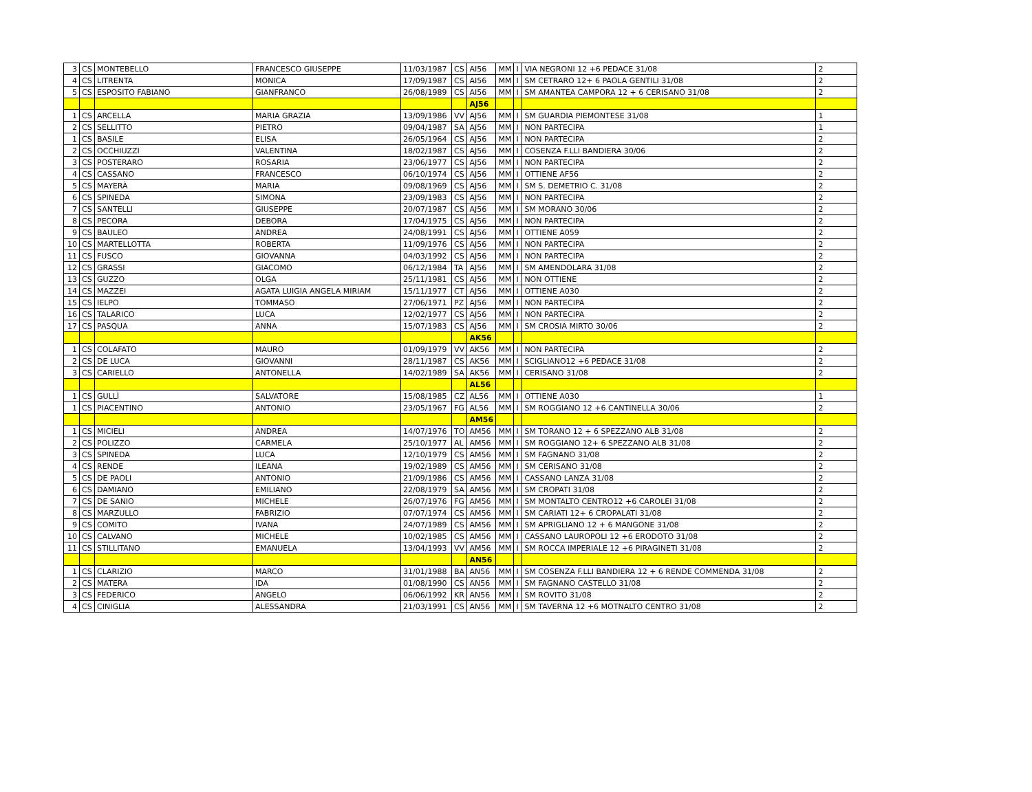| 3 | CS | MONTEBELLO | FRANCESCO GIUSEPPE | 11/03/1987 | CS | AI56 | MM | I | VIA NEGRONI 12 +6 PEDACE 31/08 | 2 |
| 4 | CS | LITRENTA | MONICA | 17/09/1987 | CS | AI56 | MM | I | SM CETRARO 12+ 6 PAOLA GENTILI 31/08 | 2 |
| 5 | CS | ESPOSITO FABIANO | GIANFRANCO | 26/08/1989 | CS | AI56 | MM | I | SM AMANTEA CAMPORA 12 + 6 CERISANO 31/08 | 2 |
| | | | | | | AJ56 | | | | |
| 1 | CS | ARCELLA | MARIA GRAZIA | 13/09/1986 | VV | AJ56 | MM | I | SM GUARDIA PIEMONTESE 31/08 | 1 |
| 2 | CS | SELLITTO | PIETRO | 09/04/1987 | SA | AJ56 | MM | I | NON PARTECIPA | 1 |
| 1 | CS | BASILE | ELISA | 26/05/1964 | CS | AJ56 | MM | I | NON PARTECIPA | 2 |
| 2 | CS | OCCHIUZZI | VALENTINA | 18/02/1987 | CS | AJ56 | MM | I | COSENZA F.LLI BANDIERA 30/06 | 2 |
| 3 | CS | POSTERARO | ROSARIA | 23/06/1977 | CS | AJ56 | MM | I | NON PARTECIPA | 2 |
| 4 | CS | CASSANO | FRANCESCO | 06/10/1974 | CS | AJ56 | MM | I | OTTIENE AF56 | 2 |
| 5 | CS | MAYERÀ | MARIA | 09/08/1969 | CS | AJ56 | MM | I | SM S. DEMETRIO C. 31/08 | 2 |
| 6 | CS | SPINEDA | SIMONA | 23/09/1983 | CS | AJ56 | MM | I | NON PARTECIPA | 2 |
| 7 | CS | SANTELLI | GIUSEPPE | 20/07/1987 | CS | AJ56 | MM | I | SM MORANO 30/06 | 2 |
| 8 | CS | PECORA | DEBORA | 17/04/1975 | CS | AJ56 | MM | I | NON PARTECIPA | 2 |
| 9 | CS | BAULEO | ANDREA | 24/08/1991 | CS | AJ56 | MM | I | OTTIENE A059 | 2 |
| 10 | CS | MARTELLOTTA | ROBERTA | 11/09/1976 | CS | AJ56 | MM | I | NON PARTECIPA | 2 |
| 11 | CS | FUSCO | GIOVANNA | 04/03/1992 | CS | AJ56 | MM | I | NON PARTECIPA | 2 |
| 12 | CS | GRASSI | GIACOMO | 06/12/1984 | TA | AJ56 | MM | I | SM AMENDOLARA 31/08 | 2 |
| 13 | CS | GUZZO | OLGA | 25/11/1981 | CS | AJ56 | MM | I | NON OTTIENE | 2 |
| 14 | CS | MAZZEI | AGATA LUIGIA ANGELA MIRIAM | 15/11/1977 | CT | AJ56 | MM | I | OTTIENE A030 | 2 |
| 15 | CS | IELPO | TOMMASO | 27/06/1971 | PZ | AJ56 | MM | I | NON PARTECIPA | 2 |
| 16 | CS | TALARICO | LUCA | 12/02/1977 | CS | AJ56 | MM | I | NON PARTECIPA | 2 |
| 17 | CS | PASQUA | ANNA | 15/07/1983 | CS | AJ56 | MM | I | SM CROSIA MIRTO 30/06 | 2 |
| | | | | | | AK56 | | | | |
| 1 | CS | COLAFATO | MAURO | 01/09/1979 | VV | AK56 | MM | I | NON PARTECIPA | 2 |
| 2 | CS | DE LUCA | GIOVANNI | 28/11/1987 | CS | AK56 | MM | I | SCIGLIANO12 +6 PEDACE 31/08 | 2 |
| 3 | CS | CARIELLO | ANTONELLA | 14/02/1989 | SA | AK56 | MM | I | CERISANO 31/08 | 2 |
| | | | | | | AL56 | | | | |
| 1 | CS | GULLÌ | SALVATORE | 15/08/1985 | CZ | AL56 | MM | I | OTTIENE A030 | 1 |
| 1 | CS | PIACENTINO | ANTONIO | 23/05/1967 | FG | AL56 | MM | I | SM ROGGIANO 12 +6 CANTINELLA 30/06 | 2 |
| | | | | | | AM56 | | | | |
| 1 | CS | MICIELI | ANDREA | 14/07/1976 | TO | AM56 | MM | I | SM TORANO 12 + 6 SPEZZANO ALB 31/08 | 2 |
| 2 | CS | POLIZZO | CARMELA | 25/10/1977 | AL | AM56 | MM | I | SM ROGGIANO 12+ 6 SPEZZANO ALB 31/08 | 2 |
| 3 | CS | SPINEDA | LUCA | 12/10/1979 | CS | AM56 | MM | I | SM FAGNANO 31/08 | 2 |
| 4 | CS | RENDE | ILEANA | 19/02/1989 | CS | AM56 | MM | I | SM CERISANO 31/08 | 2 |
| 5 | CS | DE PAOLI | ANTONIO | 21/09/1986 | CS | AM56 | MM | I | CASSANO LANZA 31/08 | 2 |
| 6 | CS | DAMIANO | EMILIANO | 22/08/1979 | SA | AM56 | MM | I | SM CROPATI 31/08 | 2 |
| 7 | CS | DE SANIO | MICHELE | 26/07/1976 | FG | AM56 | MM | I | SM MONTALTO CENTRO12 +6 CAROLEI 31/08 | 2 |
| 8 | CS | MARZULLO | FABRIZIO | 07/07/1974 | CS | AM56 | MM | I | SM CARIATI 12+ 6 CROPALATI 31/08 | 2 |
| 9 | CS | COMITO | IVANA | 24/07/1989 | CS | AM56 | MM | I | SM APRIGLIANO 12 + 6 MANGONE 31/08 | 2 |
| 10 | CS | CALVANO | MICHELE | 10/02/1985 | CS | AM56 | MM | I | CASSANO LAUROPOLI 12 +6 ERODOTO 31/08 | 2 |
| 11 | CS | STILLITANO | EMANUELA | 13/04/1993 | VV | AM56 | MM | I | SM ROCCA IMPERIALE 12 +6 PIRAGINETI 31/08 | 2 |
| | | | | | | AN56 | | | | |
| 1 | CS | CLARIZIO | MARCO | 31/01/1988 | BA | AN56 | MM | I | SM COSENZA F.LLI BANDIERA 12 + 6 RENDE COMMENDA 31/08 | 2 |
| 2 | CS | MATERA | IDA | 01/08/1990 | CS | AN56 | MM | I | SM FAGNANO CASTELLO 31/08 | 2 |
| 3 | CS | FEDERICO | ANGELO | 06/06/1992 | KR | AN56 | MM | I | SM ROVITO 31/08 | 2 |
| 4 | CS | CINIGLIA | ALESSANDRA | 21/03/1991 | CS | AN56 | MM | I | SM TAVERNA 12 +6 MOTNALTO CENTRO 31/08 | 2 |